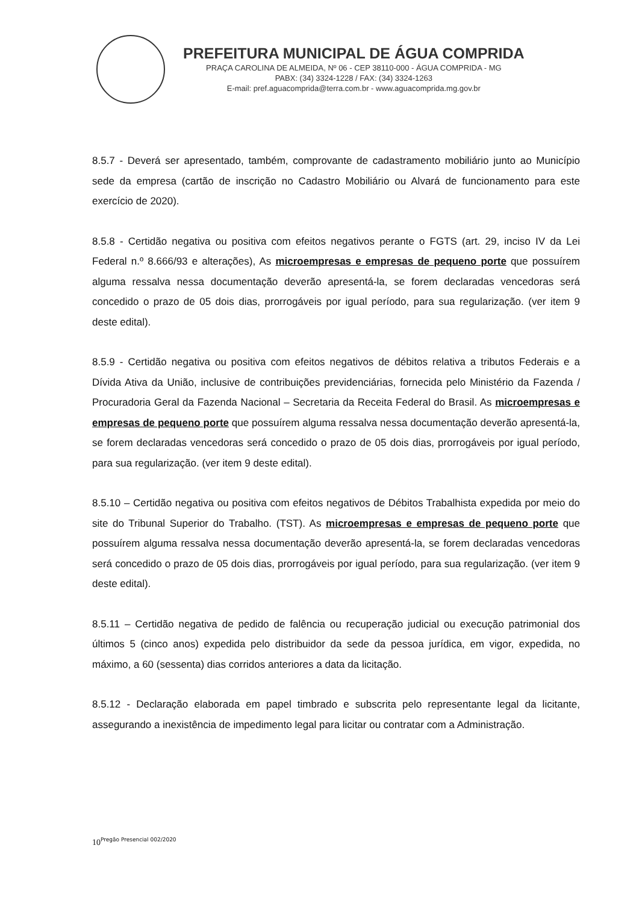PREFEITURA MUNICIPAL DE ÁGUA COMPRIDA
PRAÇA CAROLINA DE ALMEIDA, Nº 06 - CEP 38110-000 - ÁGUA COMPRIDA - MG
PABX: (34) 3324-1228 / FAX: (34) 3324-1263
E-mail: pref.aguacomprida@terra.com.br - www.aguacomprida.mg.gov.br
8.5.7 - Deverá ser apresentado, também, comprovante de cadastramento mobiliário junto ao Município sede da empresa (cartão de inscrição no Cadastro Mobiliário ou Alvará de funcionamento para este exercício de 2020).
8.5.8 - Certidão negativa ou positiva com efeitos negativos perante o FGTS (art. 29, inciso IV da Lei Federal n.º 8.666/93 e alterações), As microempresas e empresas de pequeno porte que possuírem alguma ressalva nessa documentação deverão apresentá-la, se forem declaradas vencedoras será concedido o prazo de 05 dois dias, prorrogáveis por igual período, para sua regularização. (ver item 9 deste edital).
8.5.9 - Certidão negativa ou positiva com efeitos negativos de débitos relativa a tributos Federais e a Dívida Ativa da União, inclusive de contribuições previdenciárias, fornecida pelo Ministério da Fazenda / Procuradoria Geral da Fazenda Nacional – Secretaria da Receita Federal do Brasil. As microempresas e empresas de pequeno porte que possuírem alguma ressalva nessa documentação deverão apresentá-la, se forem declaradas vencedoras será concedido o prazo de 05 dois dias, prorrogáveis por igual período, para sua regularização. (ver item 9 deste edital).
8.5.10 – Certidão negativa ou positiva com efeitos negativos de Débitos Trabalhista expedida por meio do site do Tribunal Superior do Trabalho. (TST). As microempresas e empresas de pequeno porte que possuírem alguma ressalva nessa documentação deverão apresentá-la, se forem declaradas vencedoras será concedido o prazo de 05 dois dias, prorrogáveis por igual período, para sua regularização. (ver item 9 deste edital).
8.5.11 – Certidão negativa de pedido de falência ou recuperação judicial ou execução patrimonial dos últimos 5 (cinco anos) expedida pelo distribuidor da sede da pessoa jurídica, em vigor, expedida, no máximo, a 60 (sessenta) dias corridos anteriores a data da licitação.
8.5.12 - Declaração elaborada em papel timbrado e subscrita pelo representante legal da licitante, assegurando a inexistência de impedimento legal para licitar ou contratar com a Administração.
10<sup>Pregão Presencial 002/2020</sup>